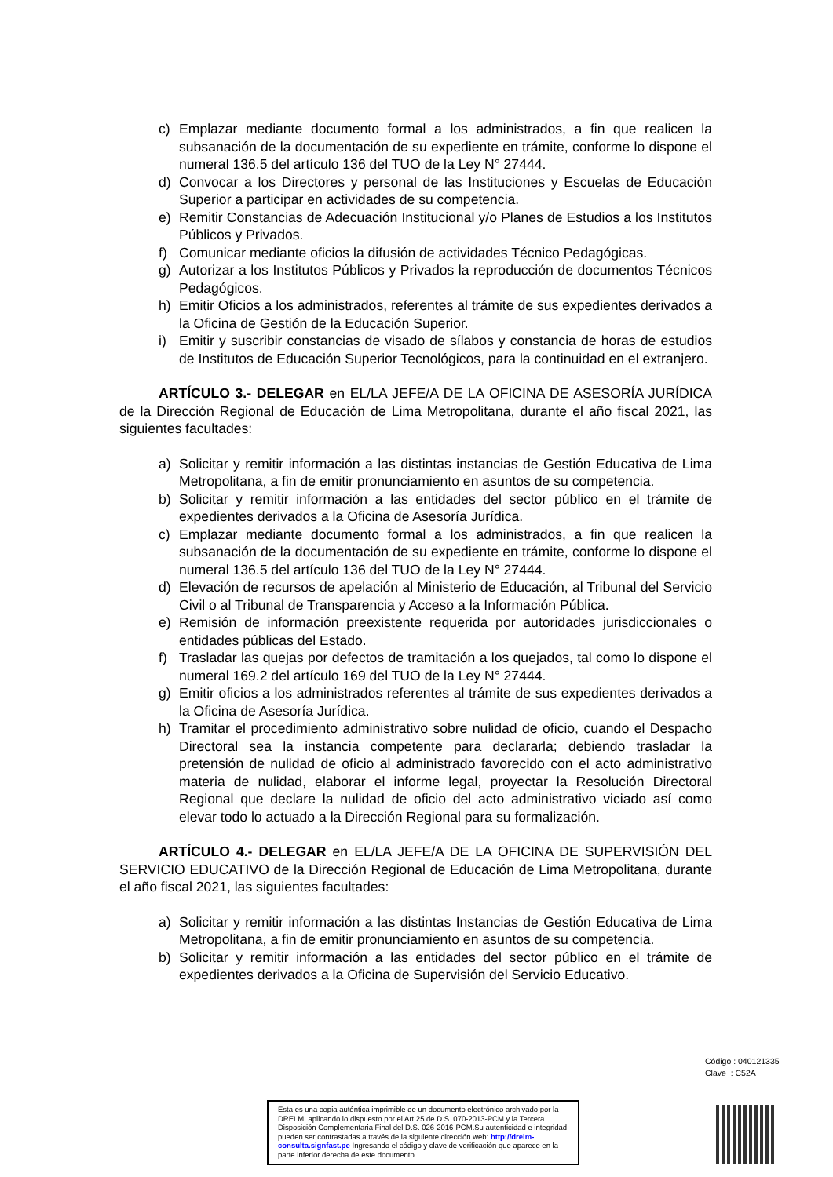c) Emplazar mediante documento formal a los administrados, a fin que realicen la subsanación de la documentación de su expediente en trámite, conforme lo dispone el numeral 136.5 del artículo 136 del TUO de la Ley N° 27444.
d) Convocar a los Directores y personal de las Instituciones y Escuelas de Educación Superior a participar en actividades de su competencia.
e) Remitir Constancias de Adecuación Institucional y/o Planes de Estudios a los Institutos Públicos y Privados.
f) Comunicar mediante oficios la difusión de actividades Técnico Pedagógicas.
g) Autorizar a los Institutos Públicos y Privados la reproducción de documentos Técnicos Pedagógicos.
h) Emitir Oficios a los administrados, referentes al trámite de sus expedientes derivados a la Oficina de Gestión de la Educación Superior.
i) Emitir y suscribir constancias de visado de sílabos y constancia de horas de estudios de Institutos de Educación Superior Tecnológicos, para la continuidad en el extranjero.
ARTÍCULO 3.- DELEGAR en EL/LA JEFE/A DE LA OFICINA DE ASESORÍA JURÍDICA de la Dirección Regional de Educación de Lima Metropolitana, durante el año fiscal 2021, las siguientes facultades:
a) Solicitar y remitir información a las distintas instancias de Gestión Educativa de Lima Metropolitana, a fin de emitir pronunciamiento en asuntos de su competencia.
b) Solicitar y remitir información a las entidades del sector público en el trámite de expedientes derivados a la Oficina de Asesoría Jurídica.
c) Emplazar mediante documento formal a los administrados, a fin que realicen la subsanación de la documentación de su expediente en trámite, conforme lo dispone el numeral 136.5 del artículo 136 del TUO de la Ley N° 27444.
d) Elevación de recursos de apelación al Ministerio de Educación, al Tribunal del Servicio Civil o al Tribunal de Transparencia y Acceso a la Información Pública.
e) Remisión de información preexistente requerida por autoridades jurisdiccionales o entidades públicas del Estado.
f) Trasladar las quejas por defectos de tramitación a los quejados, tal como lo dispone el numeral 169.2 del artículo 169 del TUO de la Ley N° 27444.
g) Emitir oficios a los administrados referentes al trámite de sus expedientes derivados a la Oficina de Asesoría Jurídica.
h) Tramitar el procedimiento administrativo sobre nulidad de oficio, cuando el Despacho Directoral sea la instancia competente para declararla; debiendo trasladar la pretensión de nulidad de oficio al administrado favorecido con el acto administrativo materia de nulidad, elaborar el informe legal, proyectar la Resolución Directoral Regional que declare la nulidad de oficio del acto administrativo viciado así como elevar todo lo actuado a la Dirección Regional para su formalización.
ARTÍCULO 4.- DELEGAR en EL/LA JEFE/A DE LA OFICINA DE SUPERVISIÓN DEL SERVICIO EDUCATIVO de la Dirección Regional de Educación de Lima Metropolitana, durante el año fiscal 2021, las siguientes facultades:
a) Solicitar y remitir información a las distintas Instancias de Gestión Educativa de Lima Metropolitana, a fin de emitir pronunciamiento en asuntos de su competencia.
b) Solicitar y remitir información a las entidades del sector público en el trámite de expedientes derivados a la Oficina de Supervisión del Servicio Educativo.
Código : 040121335
Clave : C52A
Esta es una copia auténtica imprimible de un documento electrónico archivado por la DRELM, aplicando lo dispuesto por el Art.25 de D.S. 070-2013-PCM y la Tercera Disposición Complementaria Final del D.S. 026-2016-PCM.Su autenticidad e integridad pueden ser contrastadas a través de la siguiente dirección web: http://drelm-consulta.signfast.pe Ingresando el código y clave de verificación que aparece en la parte inferior derecha de este documento